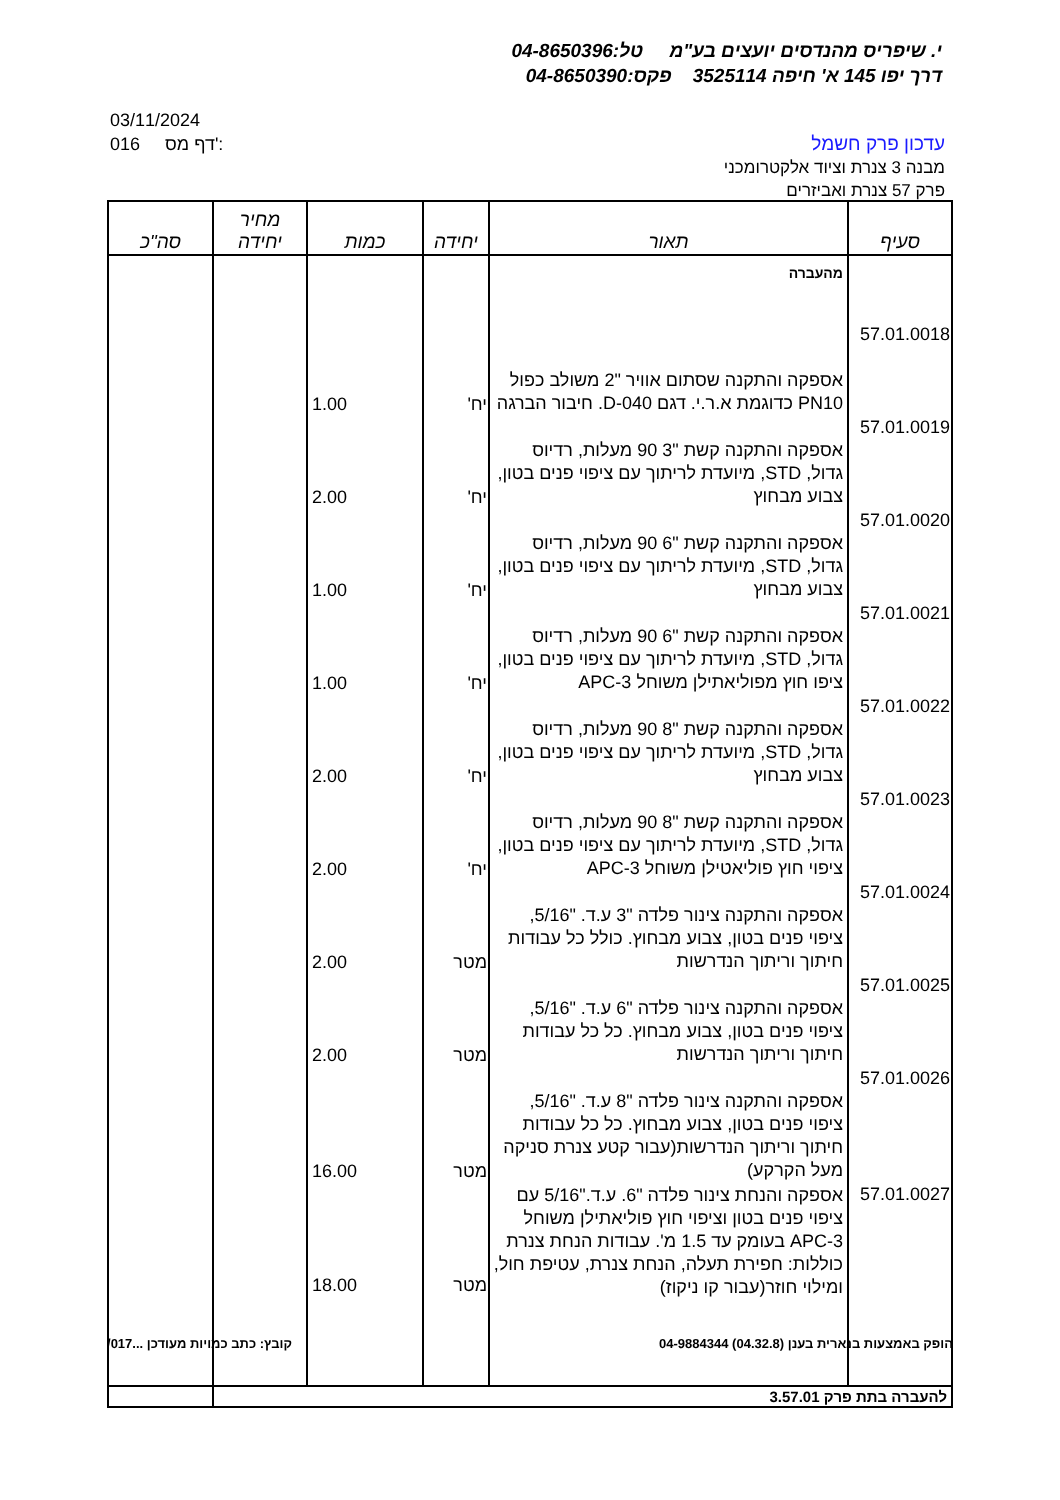י. שיפריס מהנדסים יועצים בע"מ טל:04-8650396
דרך יפו 145 א' חיפה 3525114 פקס:04-8650390
03/11/2024
016 דף מס':
עדכון פרק חשמל
מבנה 3 צנרת וציוד אלקטרומכני
פרק 57 צנרת ואביזרים
| סעיף | תאור | יחידה | כמות | מחיר יחידה | סה"כ |
| --- | --- | --- | --- | --- | --- |
| | מהעברה | | | | |
| 57.01.0018 | אספקה והתקנה שסתום אוויר "2 משולב כפול PN10 כדוגמת א.ר.י. דגם D-040. חיבור הברגה | יח' | 1.00 | | |
| 57.01.0019 | אספקה והתקנה קשת "3 90 מעלות, רדיוס גדול, STD, מיועדת לריתוך עם ציפוי פנים בטון, צבוע מבחוץ | יח' | 2.00 | | |
| 57.01.0020 | אספקה והתקנה קשת "6 90 מעלות, רדיוס גדול, STD, מיועדת לריתוך עם ציפוי פנים בטון, צבוע מבחוץ | יח' | 1.00 | | |
| 57.01.0021 | אספקה והתקנה קשת "6 90 מעלות, רדיוס גדול, STD, מיועדת לריתוך עם ציפוי פנים בטון, ציפו חוץ מפוליאתילן משוחל APC-3 | יח' | 1.00 | | |
| 57.01.0022 | אספקה והתקנה קשת "8 90 מעלות, רדיוס גדול, STD, מיועדת לריתוך עם ציפוי פנים בטון, צבוע מבחוץ | יח' | 2.00 | | |
| 57.01.0023 | אספקה והתקנה קשת "8 90 מעלות, רדיוס גדול, STD, מיועדת לריתוך עם ציפוי פנים בטון, ציפוי חוץ פוליאטילן משוחל APC-3 | יח' | 2.00 | | |
| 57.01.0024 | אספקה והתקנה צינור פלדה "3 ע.ד. "5/16, ציפוי פנים בטון, צבוע מבחוץ. כולל כל עבודות חיתוך וריתוך הנדרשות | מטר | 2.00 | | |
| 57.01.0025 | אספקה והתקנה צינור פלדה "6 ע.ד. "5/16, ציפוי פנים בטון, צבוע מבחוץ. כל כל עבודות חיתוך וריתוך הנדרשות | מטר | 2.00 | | |
| 57.01.0026 | אספקה והתקנה צינור פלדה "8 ע.ד. "5/16, ציפוי פנים בטון, צבוע מבחוץ. כל כל עבודות חיתוך וריתוך הנדרשות(עבור קטע צנרת סניקה מעל הקרקע) | מטר | 16.00 | | |
| 57.01.0027 | אספקה והנחת צינור פלדה "6. ע.ד."5/16 עם ציפוי פנים בטון וציפוי חוץ פוליאתילן משוחל APC-3 בעומק עד 1.5 מ'. עבודות הנחת צנרת כוללות: חפירת תעלה, הנחת צנרת, עטיפת חול, ומילוי חוזר(עבור קו ניקוז) | מטר | 18.00 | | |
| להעברה בתת פרק 3.57.01 | | | | | |
הופק באמצעות בנארית בענן (04.32.8) 04-9884344 קובץ: כתב כמויות מעודכן ...017/